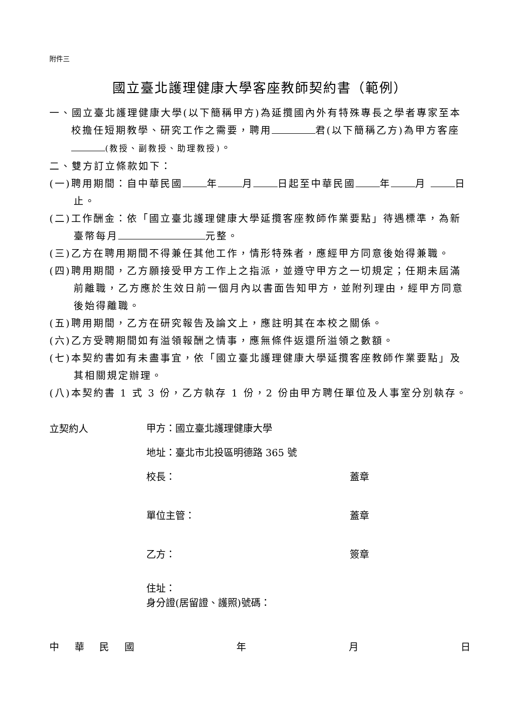附件三
國立臺北護理健康大學客座教師契約書（範例）
一、國立臺北護理健康大學(以下簡稱甲方)為延攬國內外有特殊專長之學者專家至本校擔任短期教學、研究工作之需要，聘用 君(以下簡稱乙方)為甲方客座 (教授、副教授、助理教授)。
二、雙方訂立條款如下：
(一)聘用期間：自中華民國 年 月 日起至中華民國 年 月 日止。
(二)工作酬金：依「國立臺北護理健康大學延攬客座教師作業要點」待遇標準，為新臺幣每月 元整。
(三)乙方在聘用期間不得兼任其他工作，情形特殊者，應經甲方同意後始得兼職。
(四)聘用期間，乙方願接受甲方工作上之指派，並遵守甲方之一切規定；任期未屆滿前離職，乙方應於生效日前一個月內以書面告知甲方，並附列理由，經甲方同意後始得離職。
(五)聘用期間，乙方在研究報告及論文上，應註明其在本校之關係。
(六)乙方受聘期間如有溢領報酬之情事，應無條件返還所溢領之數額。
(七)本契約書如有未盡事宜，依「國立臺北護理健康大學延攬客座教師作業要點」及其相關規定辦理。
(八)本契約書 1 式 3 份，乙方執存 1 份，2 份由甲方聘任單位及人事室分別執存。
立契約人
甲方：國立臺北護理健康大學
地址：臺北市北投區明德路 365 號
校長： 蓋章
單位主管： 蓋章
乙方： 簽章
住址：
身分證(居留證、護照)號碼：
中華民國年月日